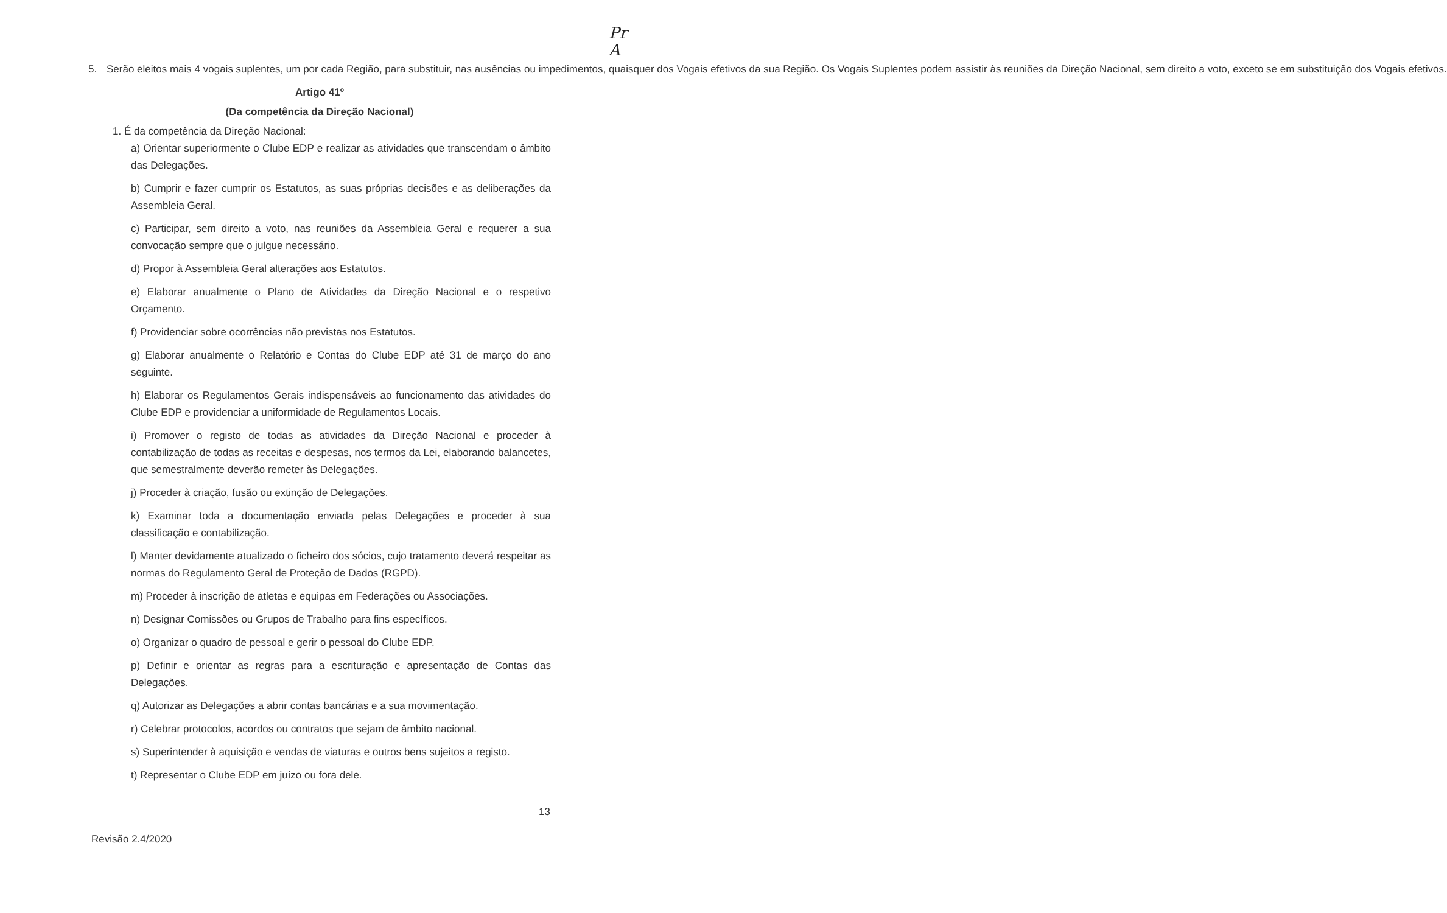Pr
A
5. Serão eleitos mais 4 vogais suplentes, um por cada Região, para substituir, nas ausências ou impedimentos, quaisquer dos Vogais efetivos da sua Região. Os Vogais Suplentes podem assistir às reuniões da Direção Nacional, sem direito a voto, exceto se em substituição dos Vogais efetivos.
Artigo 41º
(Da competência da Direção Nacional)
1. É da competência da Direção Nacional:
a) Orientar superiormente o Clube EDP e realizar as atividades que transcendam o âmbito das Delegações.
b) Cumprir e fazer cumprir os Estatutos, as suas próprias decisões e as deliberações da Assembleia Geral.
c) Participar, sem direito a voto, nas reuniões da Assembleia Geral e requerer a sua convocação sempre que o julgue necessário.
d) Propor à Assembleia Geral alterações aos Estatutos.
e) Elaborar anualmente o Plano de Atividades da Direção Nacional e o respetivo Orçamento.
f) Providenciar sobre ocorrências não previstas nos Estatutos.
g) Elaborar anualmente o Relatório e Contas do Clube EDP até 31 de março do ano seguinte.
h) Elaborar os Regulamentos Gerais indispensáveis ao funcionamento das atividades do Clube EDP e providenciar a uniformidade de Regulamentos Locais.
i) Promover o registo de todas as atividades da Direção Nacional e proceder à contabilização de todas as receitas e despesas, nos termos da Lei, elaborando balancetes, que semestralmente deverão remeter às Delegações.
j) Proceder à criação, fusão ou extinção de Delegações.
k) Examinar toda a documentação enviada pelas Delegações e proceder à sua classificação e contabilização.
l) Manter devidamente atualizado o ficheiro dos sócios, cujo tratamento deverá respeitar as normas do Regulamento Geral de Proteção de Dados (RGPD).
m) Proceder à inscrição de atletas e equipas em Federações ou Associações.
n) Designar Comissões ou Grupos de Trabalho para fins específicos.
o) Organizar o quadro de pessoal e gerir o pessoal do Clube EDP.
p) Definir e orientar as regras para a escrituração e apresentação de Contas das Delegações.
q) Autorizar as Delegações a abrir contas bancárias e a sua movimentação.
r) Celebrar protocolos, acordos ou contratos que sejam de âmbito nacional.
s) Superintender à aquisição e vendas de viaturas e outros bens sujeitos a registo.
t) Representar o Clube EDP em juízo ou fora dele.
13
Revisão 2.4/2020